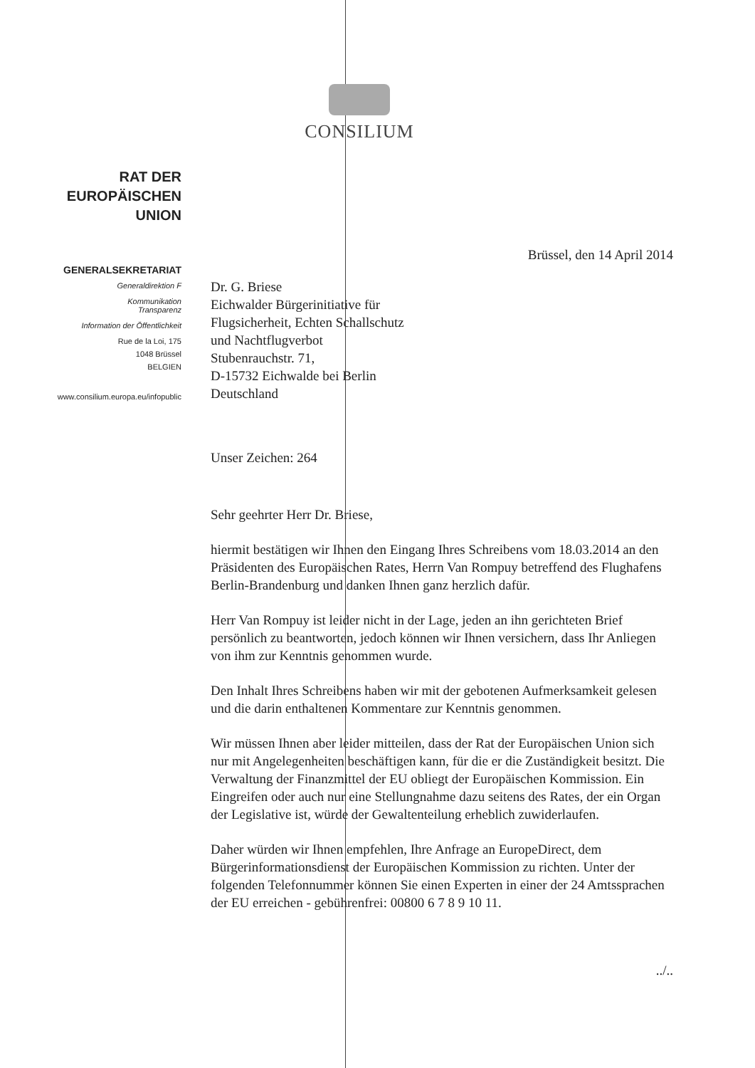CONSILIUM
RAT DER
EUROPÄISCHEN UNION
GENERALSEKRETARIAT
Generaldirektion F
Kommunikation
Transparenz
Information der Öffentlichkeit
Rue de la Loi, 175
1048 Brüssel
BELGIEN
www.consilium.europa.eu/infopublic
Brüssel, den 14 April 2014
Dr. G. Briese
Eichwalder Bürgerinitiative für
Flugsicherheit, Echten Schallschutz
und Nachtflugverbot
Stubenrauchstr. 71,
D-15732 Eichwalde bei Berlin
Deutschland
Unser Zeichen: 264
Sehr geehrter Herr Dr. Briese,
hiermit bestätigen wir Ihnen den Eingang Ihres Schreibens vom 18.03.2014 an den Präsidenten des Europäischen Rates, Herrn Van Rompuy betreffend des Flughafens Berlin-Brandenburg und danken Ihnen ganz herzlich dafür.
Herr Van Rompuy ist leider nicht in der Lage, jeden an ihn gerichteten Brief persönlich zu beantworten, jedoch können wir Ihnen versichern, dass Ihr Anliegen von ihm zur Kenntnis genommen wurde.
Den Inhalt Ihres Schreibens haben wir mit der gebotenen Aufmerksamkeit gelesen und die darin enthaltenen Kommentare zur Kenntnis genommen.
Wir müssen Ihnen aber leider mitteilen, dass der Rat der Europäischen Union sich nur mit Angelegenheiten beschäftigen kann, für die er die Zuständigkeit besitzt. Die Verwaltung der Finanzmittel der EU obliegt der Europäischen Kommission. Ein Eingreifen oder auch nur eine Stellungnahme dazu seitens des Rates, der ein Organ der Legislative ist, würde der Gewaltenteilung erheblich zuwiderlaufen.
Daher würden wir Ihnen empfehlen, Ihre Anfrage an EuropeDirect, dem Bürgerinformationsdienst der Europäischen Kommission zu richten. Unter der folgenden Telefonnummer können Sie einen Experten in einer der 24 Amtssprachen der EU erreichen - gebührenfrei: 00800 6 7 8 9 10 11.
../..